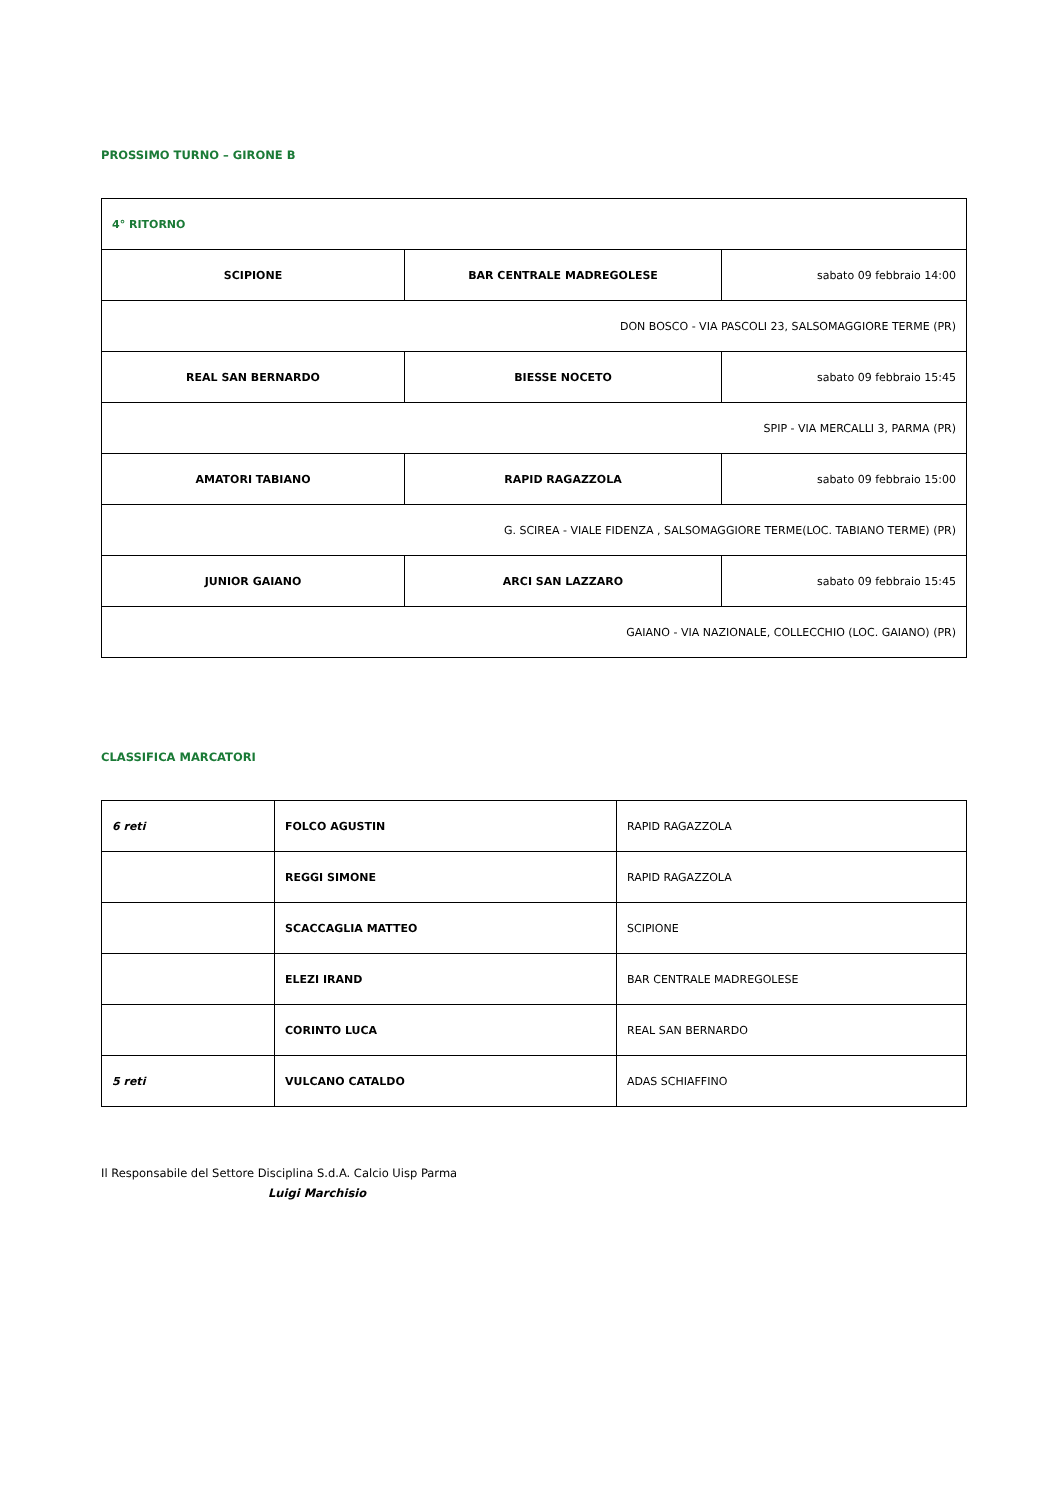PROSSIMO TURNO – GIRONE B
| 4° RITORNO | | |
| SCIPIONE | BAR CENTRALE MADREGOLESE | sabato 09 febbraio 14:00 |
| DON BOSCO - VIA PASCOLI 23, SALSOMAGGIORE TERME (PR) | | |
| REAL SAN BERNARDO | BIESSE NOCETO | sabato 09 febbraio 15:45 |
| SPIP - VIA MERCALLI 3, PARMA (PR) | | |
| AMATORI TABIANO | RAPID RAGAZZOLA | sabato 09 febbraio 15:00 |
| G. SCIREA - VIALE FIDENZA , SALSOMAGGIORE TERME(LOC. TABIANO TERME) (PR) | | |
| JUNIOR GAIANO | ARCI SAN LAZZARO | sabato 09 febbraio 15:45 |
| GAIANO - VIA NAZIONALE, COLLECCHIO (LOC. GAIANO) (PR) | | |
CLASSIFICA MARCATORI
| 6 reti | FOLCO AGUSTIN | RAPID RAGAZZOLA |
| | REGGI SIMONE | RAPID RAGAZZOLA |
| | SCACCAGLIA MATTEO | SCIPIONE |
| | ELEZI IRAND | BAR CENTRALE MADREGOLESE |
| | CORINTO LUCA | REAL SAN BERNARDO |
| 5 reti | VULCANO CATALDO | ADAS SCHIAFFINO |
Il Responsabile del Settore Disciplina S.d.A. Calcio Uisp Parma
Luigi Marchisio